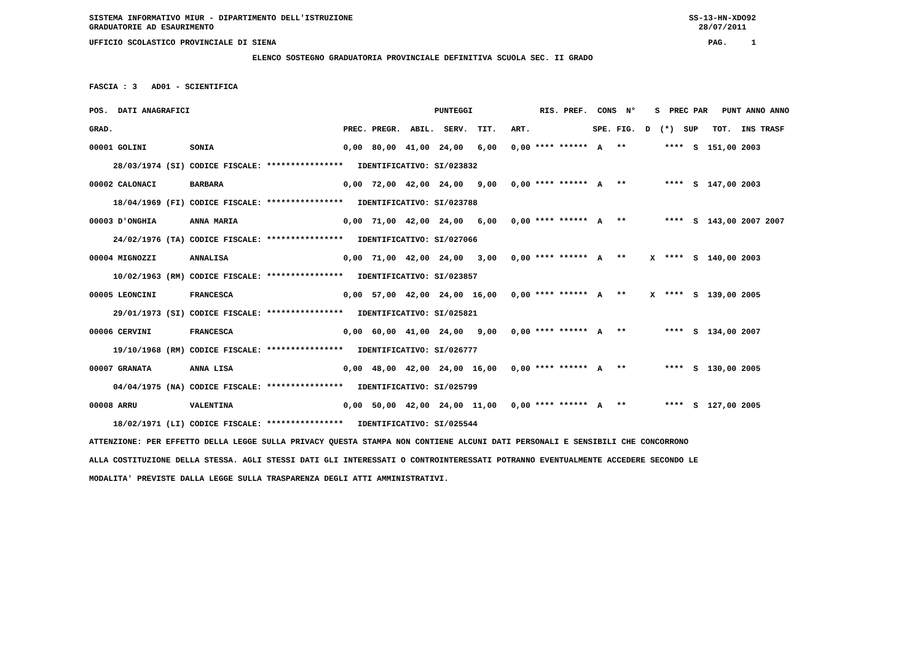SISTEMA INFORMATIVO MIUR - DIPARTIMENTO DELL'ISTRUZIONE GRADUATORIE AD ESAURIMENTO
SS-13-HN-XDO92 28/07/2011
UFFICIO SCOLASTICO PROVINCIALE DI SIENA
PAG. 1
ELENCO SOSTEGNO GRADUATORIA PROVINCIALE DEFINITIVA SCUOLA SEC. II GRADO
FASCIA : 3 AD01 - SCIENTIFICA
| POS. DATI ANAGRAFICI | | PUNTEGGI RIS. PREF. CONS N° S PREC PAR PUNT ANNO ANNO |
| --- | --- | --- |
| GRAD. | | PREC. PREGR. ABIL. SERV. TIT. ART. SPE. FIG. D (*) SUP TOT. INS TRASF |
| 00001 GOLINI | SONIA | 0,00 80,00 41,00 24,00 6,00 0,00 **** ****** A ** **** S 151,00 2003 |
| 28/03/1974 (SI) | CODICE FISCALE: **************** | IDENTIFICATIVO: SI/023832 |
| 00002 CALONACI | BARBARA | 0,00 72,00 42,00 24,00 9,00 0,00 **** ****** A ** **** S 147,00 2003 |
| 18/04/1969 (FI) | CODICE FISCALE: **************** | IDENTIFICATIVO: SI/023788 |
| 00003 D'ONGHIA | ANNA MARIA | 0,00 71,00 42,00 24,00 6,00 0,00 **** ****** A ** **** S 143,00 2007 2007 |
| 24/02/1976 (TA) | CODICE FISCALE: **************** | IDENTIFICATIVO: SI/027066 |
| 00004 MIGNOZZI | ANNALISA | 0,00 71,00 42,00 24,00 3,00 0,00 **** ****** A ** X **** S 140,00 2003 |
| 10/02/1963 (RM) | CODICE FISCALE: **************** | IDENTIFICATIVO: SI/023857 |
| 00005 LEONCINI | FRANCESCA | 0,00 57,00 42,00 24,00 16,00 0,00 **** ****** A ** X **** S 139,00 2005 |
| 29/01/1973 (SI) | CODICE FISCALE: **************** | IDENTIFICATIVO: SI/025821 |
| 00006 CERVINI | FRANCESCA | 0,00 60,00 41,00 24,00 9,00 0,00 **** ****** A ** **** S 134,00 2007 |
| 19/10/1968 (RM) | CODICE FISCALE: **************** | IDENTIFICATIVO: SI/026777 |
| 00007 GRANATA | ANNA LISA | 0,00 48,00 42,00 24,00 16,00 0,00 **** ****** A ** **** S 130,00 2005 |
| 04/04/1975 (NA) | CODICE FISCALE: **************** | IDENTIFICATIVO: SI/025799 |
| 00008 ARRU | VALENTINA | 0,00 50,00 42,00 24,00 11,00 0,00 **** ****** A ** **** S 127,00 2005 |
| 18/02/1971 (LI) | CODICE FISCALE: **************** | IDENTIFICATIVO: SI/025544 |
ATTENZIONE: PER EFFETTO DELLA LEGGE SULLA PRIVACY QUESTA STAMPA NON CONTIENE ALCUNI DATI PERSONALI E SENSIBILI CHE CONCORRONO ALLA COSTITUZIONE DELLA STESSA. AGLI STESSI DATI GLI INTERESSATI O CONTROINTERESSATI POTRANNO EVENTUALMENTE ACCEDERE SECONDO LE MODALITA' PREVISTE DALLA LEGGE SULLA TRASPARENZA DEGLI ATTI AMMINISTRATIVI.